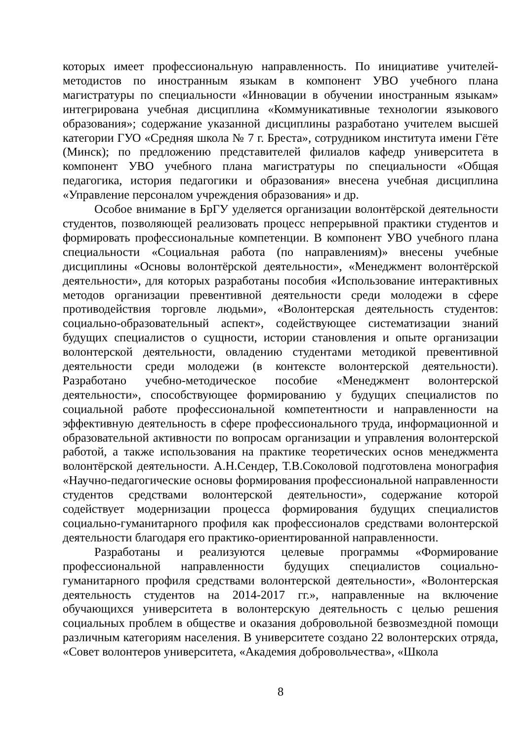которых имеет профессиональную направленность. По инициативе учителей-методистов по иностранным языкам в компонент УВО учебного плана магистратуры по специальности «Инновации в обучении иностранным языкам» интегрирована учебная дисциплина «Коммуникативные технологии языкового образования»; содержание указанной дисциплины разработано учителем высшей категории ГУО «Средняя школа № 7 г. Бреста», сотрудником института имени Гёте (Минск); по предложению представителей филиалов кафедр университета в компонент УВО учебного плана магистратуры по специальности «Общая педагогика, история педагогики и образования» внесена учебная дисциплина «Управление персоналом учреждения образования» и др.
Особое внимание в БрГУ уделяется организации волонтёрской деятельности студентов, позволяющей реализовать процесс непрерывной практики студентов и формировать профессиональные компетенции. В компонент УВО учебного плана специальности «Социальная работа (по направлениям)» внесены учебные дисциплины «Основы волонтёрской деятельности», «Менеджмент волонтёрской деятельности», для которых разработаны пособия «Использование интерактивных методов организации превентивной деятельности среди молодежи в сфере противодействия торговле людьми», «Волонтерская деятельность студентов: социально-образовательный аспект», содействующее систематизации знаний будущих специалистов о сущности, истории становления и опыте организации волонтерской деятельности, овладению студентами методикой превентивной деятельности среди молодежи (в контексте волонтерской деятельности). Разработано учебно-методическое пособие «Менеджмент волонтерской деятельности», способствующее формированию у будущих специалистов по социальной работе профессиональной компетентности и направленности на эффективную деятельность в сфере профессионального труда, информационной и образовательной активности по вопросам организации и управления волонтерской работой, а также использования на практике теоретических основ менеджмента волонтёрской деятельности. А.Н.Сендер, Т.В.Соколовой подготовлена монография «Научно-педагогические основы формирования профессиональной направленности студентов средствами волонтерской деятельности», содержание которой содействует модернизации процесса формирования будущих специалистов социально-гуманитарного профиля как профессионалов средствами волонтерской деятельности благодаря его практико-ориентированной направленности.
Разработаны и реализуются целевые программы «Формирование профессиональной направленности будущих специалистов социально-гуманитарного профиля средствами волонтерской деятельности», «Волонтерская деятельность студентов на 2014-2017 гг.», направленные на включение обучающихся университета в волонтерскую деятельность с целью решения социальных проблем в обществе и оказания добровольной безвозмездной помощи различным категориям населения. В университете создано 22 волонтерских отряда, «Совет волонтеров университета, «Академия добровольчества», «Школа
8